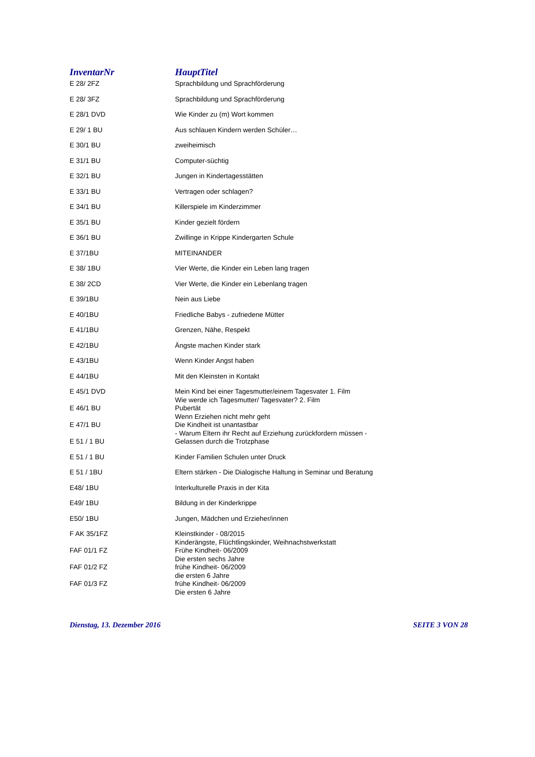| InventarNr | HauptTitel |
| --- | --- |
| E 28/ 2FZ | Sprachbildung und Sprachförderung |
| E 28/ 3FZ | Sprachbildung und Sprachförderung |
| E 28/1 DVD | Wie Kinder zu (m) Wort kommen |
| E 29/ 1 BU | Aus schlauen Kindern werden Schüler… |
| E 30/1 BU | zweiheimisch |
| E 31/1 BU | Computer-süchtig |
| E 32/1 BU | Jungen in Kindertagesstätten |
| E 33/1 BU | Vertragen oder schlagen? |
| E 34/1 BU | Killerspiele im Kinderzimmer |
| E 35/1 BU | Kinder gezielt fördern |
| E 36/1 BU | Zwillinge in Krippe Kindergarten Schule |
| E 37/1BU | MITEINANDER |
| E 38/ 1BU | Vier Werte, die Kinder ein Leben lang tragen |
| E 38/ 2CD | Vier Werte, die Kinder ein Lebenlang tragen |
| E 39/1BU | Nein aus Liebe |
| E 40/1BU | Friedliche Babys - zufriedene Mütter |
| E 41/1BU | Grenzen, Nähe, Respekt |
| E 42/1BU | Ängste machen Kinder stark |
| E 43/1BU | Wenn Kinder Angst haben |
| E 44/1BU | Mit den Kleinsten in Kontakt |
| E 45/1 DVD | Mein Kind bei einer Tagesmutter/einem Tagesvater 1. Film Wie werde ich Tagesmutter/ Tagesvater? 2. Film |
| E 46/1 BU | Pubertät Wenn Erziehen nicht mehr geht |
| E 47/1 BU | Die Kindheit ist unantastbar - Warum Eltern ihr Recht auf Erziehung zurückfordern müssen - |
| E 51 / 1 BU | Gelassen durch die Trotzphase |
| E 51 / 1 BU | Kinder Familien Schulen unter Druck |
| E 51 / 1BU | Eltern stärken - Die Dialogische Haltung in Seminar und Beratung |
| E48/ 1BU | Interkulturelle Praxis in der Kita |
| E49/ 1BU | Bildung in der Kinderkrippe |
| E50/ 1BU | Jungen, Mädchen und Erzieher/innen |
| F AK 35/1FZ | Kleinstkinder - 08/2015 Kinderängste, Flüchtlingskinder, Weihnachstwerkstatt |
| FAF 01/1 FZ | Frühe Kindheit- 06/2009 Die ersten sechs Jahre |
| FAF 01/2 FZ | frühe Kindheit- 06/2009 die ersten 6 Jahre |
| FAF 01/3 FZ | frühe Kindheit- 06/2009 Die ersten 6 Jahre |
Dienstag, 13. Dezember 2016 SEITE 3 VON 28